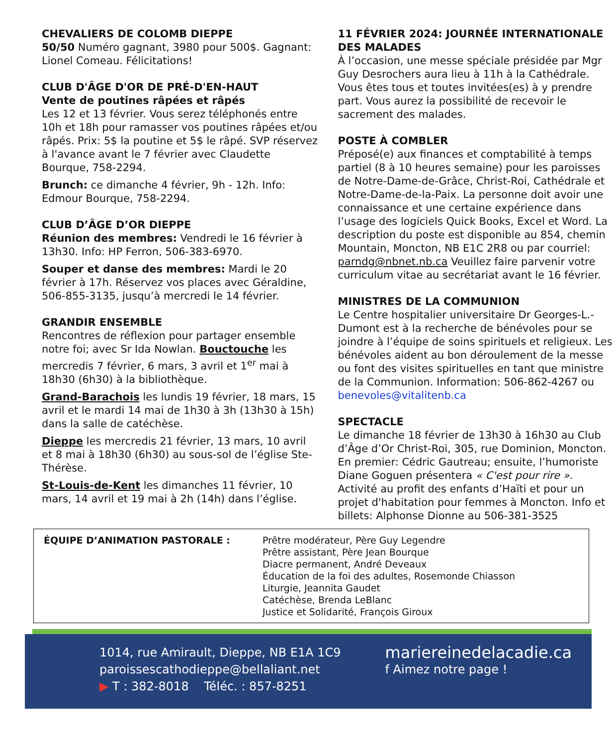CHEVALIERS DE COLOMB DIEPPE
50/50 Numéro gagnant, 3980 pour 500$. Gagnant: Lionel Comeau. Félicitations!
CLUB D'ÂGE D'OR DE PRÉ-D'EN-HAUT
Vente de poutines râpées et râpés
Les 12 et 13 février. Vous serez téléphonés entre 10h et 18h pour ramasser vos poutines râpées et/ou râpés. Prix: 5$ la poutine et 5$ le râpé. SVP réservez à l'avance avant le 7 février avec Claudette Bourque, 758-2294.
Brunch: ce dimanche 4 février, 9h - 12h. Info: Edmour Bourque, 758-2294.
CLUB D’ÂGE D’OR DIEPPE
Réunion des membres: Vendredi le 16 février à 13h30. Info: HP Ferron, 506-383-6970.
Souper et danse des membres: Mardi le 20 février à 17h. Réservez vos places avec Géraldine, 506-855-3135, jusqu’à mercredi le 14 février.
GRANDIR ENSEMBLE
Rencontres de réflexion pour partager ensemble notre foi; avec Sr Ida Nowlan. Bouctouche les mercredis 7 février, 6 mars, 3 avril et 1<sup>er</sup> mai à 18h30 (6h30) à la bibliothèque.
Grand-Barachois les lundis 19 février, 18 mars, 15 avril et le mardi 14 mai de 1h30 à 3h (13h30 à 15h) dans la salle de catéchèse.
Dieppe les mercredis 21 février, 13 mars, 10 avril et 8 mai à 18h30 (6h30) au sous-sol de l’église Ste-Thérèse.
St-Louis-de-Kent les dimanches 11 février, 10 mars, 14 avril et 19 mai à 2h (14h) dans l’église.
11 FÉVRIER 2024: JOURNÉE INTERNATIONALE DES MALADES
À l’occasion, une messe spéciale présidée par Mgr Guy Desrochers aura lieu à 11h à la Cathédrale. Vous êtes tous et toutes invitées(es) à y prendre part. Vous aurez la possibilité de recevoir le sacrement des malades.
POSTE À COMBLER
Préposé(e) aux finances et comptabilité à temps partiel (8 à 10 heures semaine) pour les paroisses de Notre-Dame-de-Grâce, Christ-Roi, Cathédrale et Notre-Dame-de-la-Paix. La personne doit avoir une connaissance et une certaine expérience dans l’usage des logiciels Quick Books, Excel et Word. La description du poste est disponible au 854, chemin Mountain, Moncton, NB E1C 2R8 ou par courriel: parndg@nbnet.nb.ca Veuillez faire parvenir votre curriculum vitae au secrétariat avant le 16 février.
MINISTRES DE LA COMMUNION
Le Centre hospitalier universitaire Dr Georges-L.-Dumont est à la recherche de bénévoles pour se joindre à l’équipe de soins spirituels et religieux. Les bénévoles aident au bon déroulement de la messe ou font des visites spirituelles en tant que ministre de la Communion. Information: 506-862-4267 ou benevoles@vitalitenb.ca
SPECTACLE
Le dimanche 18 février de 13h30 à 16h30 au Club d’Âge d’Or Christ-Roi, 305, rue Dominion, Moncton. En premier: Cédric Gautreau; ensuite, l’humoriste Diane Goguen présentera « C'est pour rire ». Activité au profit des enfants d’Haïti et pour un projet d'habitation pour femmes à Moncton. Info et billets: Alphonse Dionne au 506-381-3525
ÉQUIPE D’ANIMATION PASTORALE : Prêtre modérateur, Père Guy Legendre
Prêtre assistant, Père Jean Bourque
Diacre permanent, André Deveaux
Éducation de la foi des adultes, Rosemonde Chiasson
Liturgie, Jeannita Gaudet
Catéchèse, Brenda LeBlanc
Justice et Solidarité, François Giroux
1014, rue Amirault, Dieppe, NB E1A 1C9
paroissescathodieppe@bellaliant.net
▶ T : 382-8018 Téléc. : 857-8251
mariereinedelacadie.ca
f Aimez notre page !